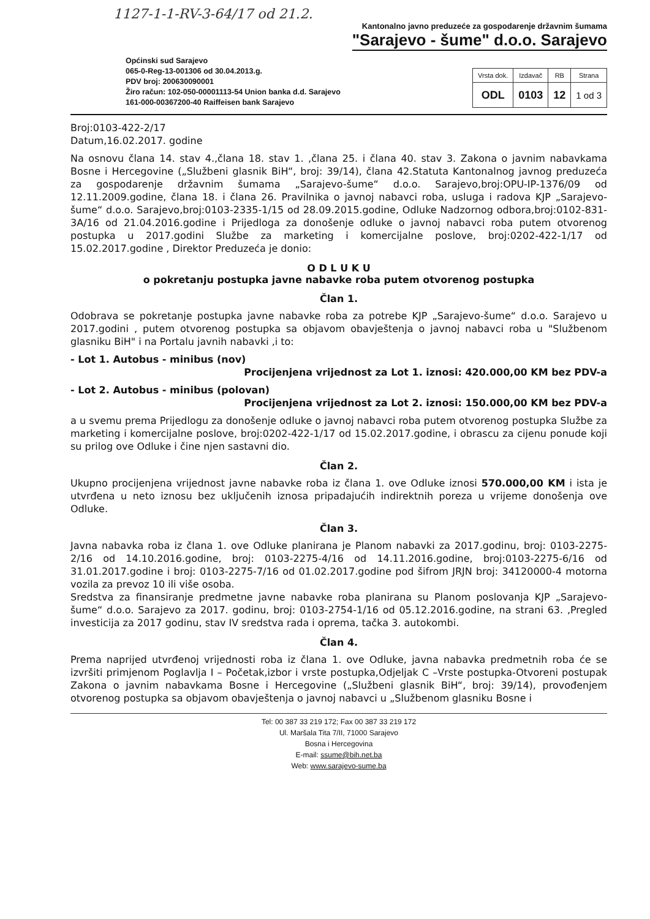1127-1-1-RV-3-64/17 od 21.2.
Kantonalno javno preduzeće za gospodarenje državnim šumama
"Sarajevo - šume" d.o.o. Sarajevo
Općinski sud Sarajevo
065-0-Reg-13-001306 od 30.04.2013.g.
PDV broj: 200630090001
Žiro račun: 102-050-00001113-54 Union banka d.d. Sarajevo
161-000-00367200-40 Raiffeisen bank Sarajevo
| Vrsta dok. | Izdavač | RB | Strana |
| --- | --- | --- | --- |
| ODL | 0103 | 12 | 1 od 3 |
Broj:0103-422-2/17
Datum,16.02.2017. godine
Na osnovu člana 14. stav 4.,člana 18. stav 1. ,člana 25. i člana 40. stav 3. Zakona o javnim nabavkama Bosne i Hercegovine („Službeni glasnik BiH“, broj: 39/14), člana 42.Statuta Kantonalnog javnog preduzeća za gospodarenje državnim šumama „Sarajevo-šume“ d.o.o. Sarajevo,broj:OPU-IP-1376/09 od 12.11.2009.godine, člana 18. i člana 26. Pravilnika o javnoj nabavci roba, usluga i radova KJP „Sarajevo-šume“ d.o.o. Sarajevo,broj:0103-2335-1/15 od 28.09.2015.godine, Odluke Nadzornog odbora,broj:0102-831-3A/16 od 21.04.2016.godine i Prijedloga za donošenje odluke o javnoj nabavci roba putem otvorenog postupka u 2017.godini Službe za marketing i komercijalne poslove, broj:0202-422-1/17 od 15.02.2017.godine , Direktor Preduzeća je donio:
O D L U K U
o pokretanju postupka javne nabavke roba putem otvorenog postupka
Član 1.
Odobrava se pokretanje postupka javne nabavke roba za potrebe KJP „Sarajevo-šume“ d.o.o. Sarajevo u 2017.godini , putem otvorenog postupka sa objavom obavještenja o javnoj nabavci roba u "Službenom glasniku BiH" i na Portalu javnih nabavki ,i to:
- Lot 1. Autobus - minibus (nov)
Procijenjena vrijednost za Lot 1. iznosi: 420.000,00 KM bez PDV-a
- Lot 2. Autobus - minibus (polovan)
Procijenjena vrijednost za Lot 2. iznosi: 150.000,00 KM bez PDV-a
a u svemu prema Prijedlogu za donošenje odluke o javnoj nabavci roba putem otvorenog postupka Službe za marketing i komercijalne poslove, broj:0202-422-1/17 od 15.02.2017.godine, i obrascu za cijenu ponude koji su prilog ove Odluke i čine njen sastavni dio.
Član 2.
Ukupno procijenjena vrijednost javne nabavke roba iz člana 1. ove Odluke iznosi 570.000,00 KM i ista je utvrđena u neto iznosu bez uključenih iznosa pripadajućih indirektnih poreza u vrijeme donošenja ove Odluke.
Član 3.
Javna nabavka roba iz člana 1. ove Odluke planirana je Planom nabavki za 2017.godinu, broj: 0103-2275-2/16 od 14.10.2016.godine, broj: 0103-2275-4/16 od 14.11.2016.godine, broj:0103-2275-6/16 od 31.01.2017.godine i broj: 0103-2275-7/16 od 01.02.2017.godine pod šifrom JRJN broj: 34120000-4 motorna vozila za prevoz 10 ili više osoba.
Sredstva za finansiranje predmetne javne nabavke roba planirana su Planom poslovanja KJP „Sarajevo-šume“ d.o.o. Sarajevo za 2017. godinu, broj: 0103-2754-1/16 od 05.12.2016.godine, na strani 63. ,Pregled investicija za 2017 godinu, stav IV sredstva rada i oprema, tačka 3. autokombi.
Član 4.
Prema naprijed utvrđenoj vrijednosti roba iz člana 1. ove Odluke, javna nabavka predmetnih roba će se izvršiti primjenom Poglavlja I – Početak,izbor i vrste postupka,Odjeljak C –Vrste postupka-Otvoreni postupak Zakona o javnim nabavkama Bosne i Hercegovine („Službeni glasnik BiH“, broj: 39/14), provođenjem otvorenog postupka sa objavom obavještenja o javnoj nabavci u „Službenom glasniku Bosne i
Tel: 00 387 33 219 172; Fax 00 387 33 219 172
Ul. Maršala Tita 7/II, 71000 Sarajevo
Bosna i Hercegovina
E-mail: ssume@bih.net.ba
Web: www.sarajevo-sume.ba